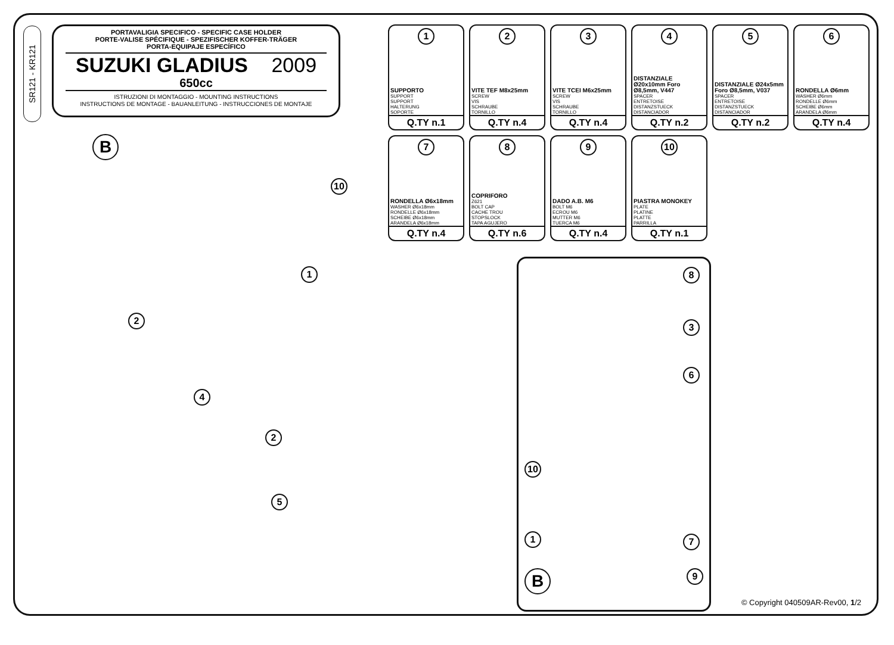SR121 - KR121
PORTAVALIGIA SPECIFICO - SPECIFIC CASE HOLDER
PORTE-VALISE SPÉCIFIQUE - SPEZIFISCHER KOFFER-TRÄGER
PORTA-EQUIPAJE ESPECÍFICO
SUZUKI GLADIUS 2009
650cc
ISTRUZIONI DI MONTAGGIO - MOUNTING INSTRUCTIONS
INSTRUCTIONS DE MONTAGE - BAUANLEITUNG - INSTRUCCIONES DE MONTAJE
1
SUPPORTO
SUPPORT
SUPPORT
HALTERUNG
SOPORTE
Q.TY n.1
2
VITE TEF M8x25mm
SCREW
VIS
SCHRAUBE
TORNILLO
Q.TY n.4
3
VITE TCEI M6x25mm
SCREW
VIS
SCHRAUBE
TORNILLO
Q.TY n.4
4
DISTANZIALE Ø20x10mm Foro Ø8,5mm, V447
SPACER
ENTRETOISE
DISTANZSTUECK
DISTANCIADOR
Q.TY n.2
5
DISTANZIALE Ø24x5mm Foro Ø8,5mm, V037
SPACER
ENTRETOISE
DISTANZSTUECK
DISTANCIADOR
Q.TY n.2
6
RONDELLA Ø6mm
WASHER Ø6mm
RONDELLE Ø6mm
SCHEIBE Ø6mm
ARANDELA Ø6mm
Q.TY n.4
7
RONDELLA Ø6x18mm
WASHER Ø6x18mm
RONDELLE Ø6x18mm
SCHEIBE Ø6x18mm
ARANDELA Ø6x18mm
Q.TY n.4
8
COPRIFORO
Z621
BOLT CAP
CACHE TROU
STOPSLOCK
TAPA AGUJERO
Q.TY n.6
9
DADO A.B. M6
BOLT M6
ECROU M6
MUTTER M6
TUERCA M6
Q.TY n.4
10
PIASTRA MONOKEY
PLATE
PLATINE
PLATTE
PARRILLA
Q.TY n.1
B
10
1
2
4
2
5
8
3
6
10
1
7
B 9
© Copyright 040509AR-Rev00, 1/2